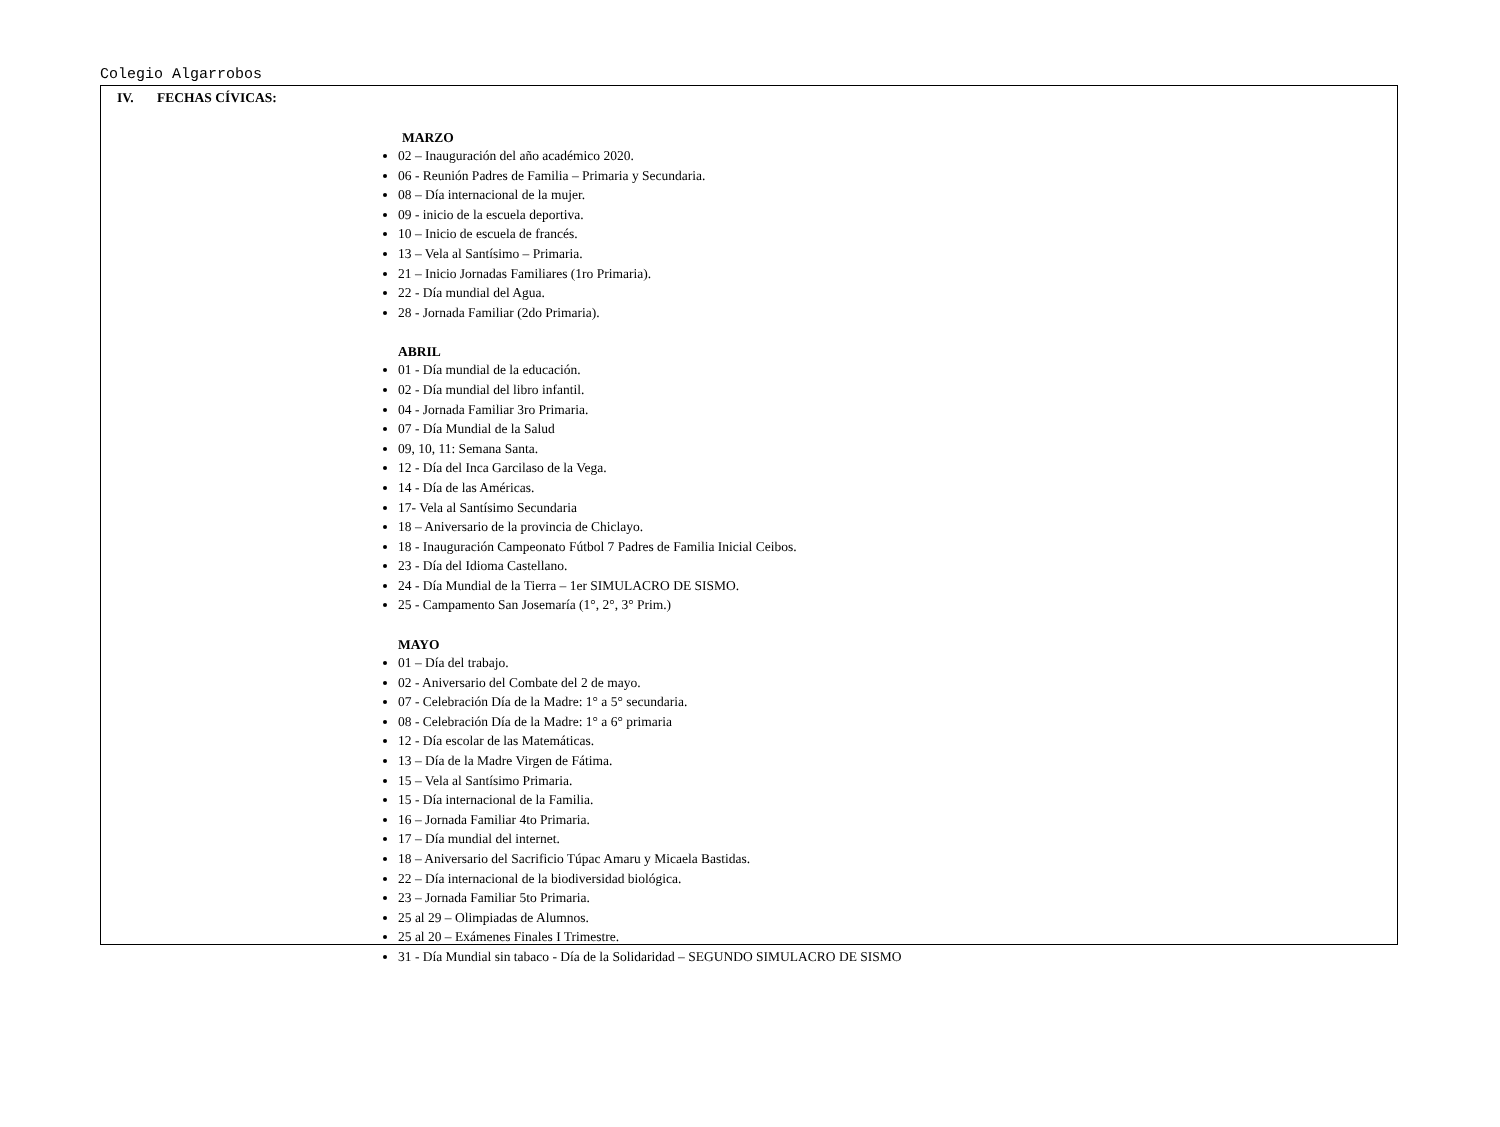Colegio Algarrobos
IV. FECHAS CÍVICAS:
MARZO
02 – Inauguración del año académico 2020.
06 - Reunión Padres de Familia – Primaria y Secundaria.
08 – Día internacional de la mujer.
09 - inicio de la escuela deportiva.
10 – Inicio de escuela de francés.
13 – Vela al Santísimo – Primaria.
21 – Inicio Jornadas Familiares (1ro Primaria).
22 - Día mundial del Agua.
28 - Jornada Familiar (2do Primaria).
ABRIL
01 - Día mundial de la educación.
02 - Día mundial del libro infantil.
04 - Jornada Familiar 3ro Primaria.
07 - Día Mundial de la Salud
09, 10, 11: Semana Santa.
12 - Día del Inca Garcilaso de la Vega.
14 - Día de las Américas.
17- Vela al Santísimo Secundaria
18 – Aniversario de la provincia de Chiclayo.
18 - Inauguración Campeonato Fútbol 7 Padres de Familia Inicial Ceibos.
23 - Día del Idioma Castellano.
24 - Día Mundial de la Tierra – 1er SIMULACRO DE SISMO.
25 - Campamento San Josemaría (1°, 2°, 3° Prim.)
MAYO
01 – Día del trabajo.
02 - Aniversario del Combate del 2 de mayo.
07 - Celebración Día de la Madre: 1° a 5° secundaria.
08 - Celebración Día de la Madre: 1° a 6° primaria
12 - Día escolar de las Matemáticas.
13 – Día de la Madre Virgen de Fátima.
15 – Vela al Santísimo Primaria.
15 - Día internacional de la Familia.
16 – Jornada Familiar 4to Primaria.
17 – Día mundial del internet.
18 – Aniversario del Sacrificio Túpac Amaru y Micaela Bastidas.
22 – Día internacional de la biodiversidad biológica.
23 – Jornada Familiar 5to Primaria.
25 al 29 – Olimpiadas de Alumnos.
25 al 20 – Exámenes Finales I Trimestre.
31 - Día Mundial sin tabaco - Día de la Solidaridad – SEGUNDO SIMULACRO DE SISMO